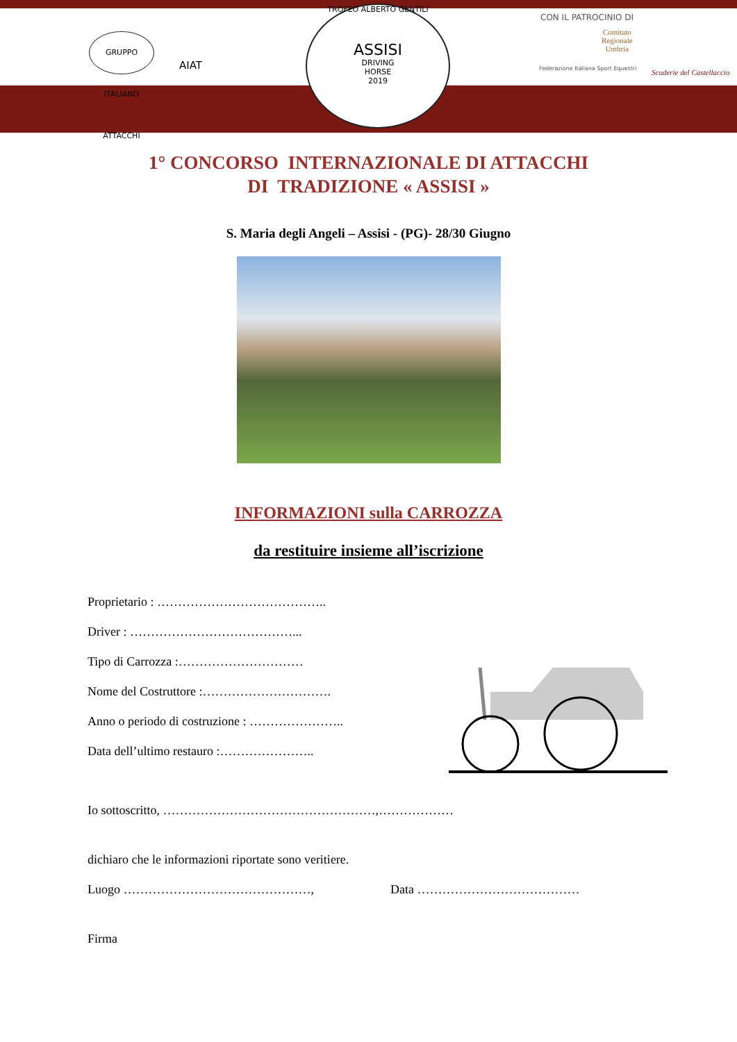GRUPPO ITALIANO ATTACCHI
AIAT
TROFEO ALBERTO GENTILI
ASSISI
DRIVING
HORSE
2019
CON IL PATROCINIO DI
Comitato
Regionale
Umbria
Federazione Italiana Sport Equestri
Scuderie del Castellaccio
1° CONCORSO INTERNAZIONALE DI ATTACCHI
DI TRADIZIONE « ASSISI »
S. Maria degli Angeli – Assisi - (PG)- 28/30 Giugno
INFORMAZIONI sulla CARROZZA
da restituire insieme all’iscrizione
Proprietario : …………………………………..
Driver : …………………………………...
Tipo di Carrozza :…………………………
Nome del Costruttore :………………………….
Anno o periodo di costruzione : …………………..
Data dell’ultimo restauro :…………………..
Io sottoscritto, ……………………………………………,………………
dichiaro che le informazioni riportate sono veritiere.
Luogo ………………………………………, Data …………………………………
Firma